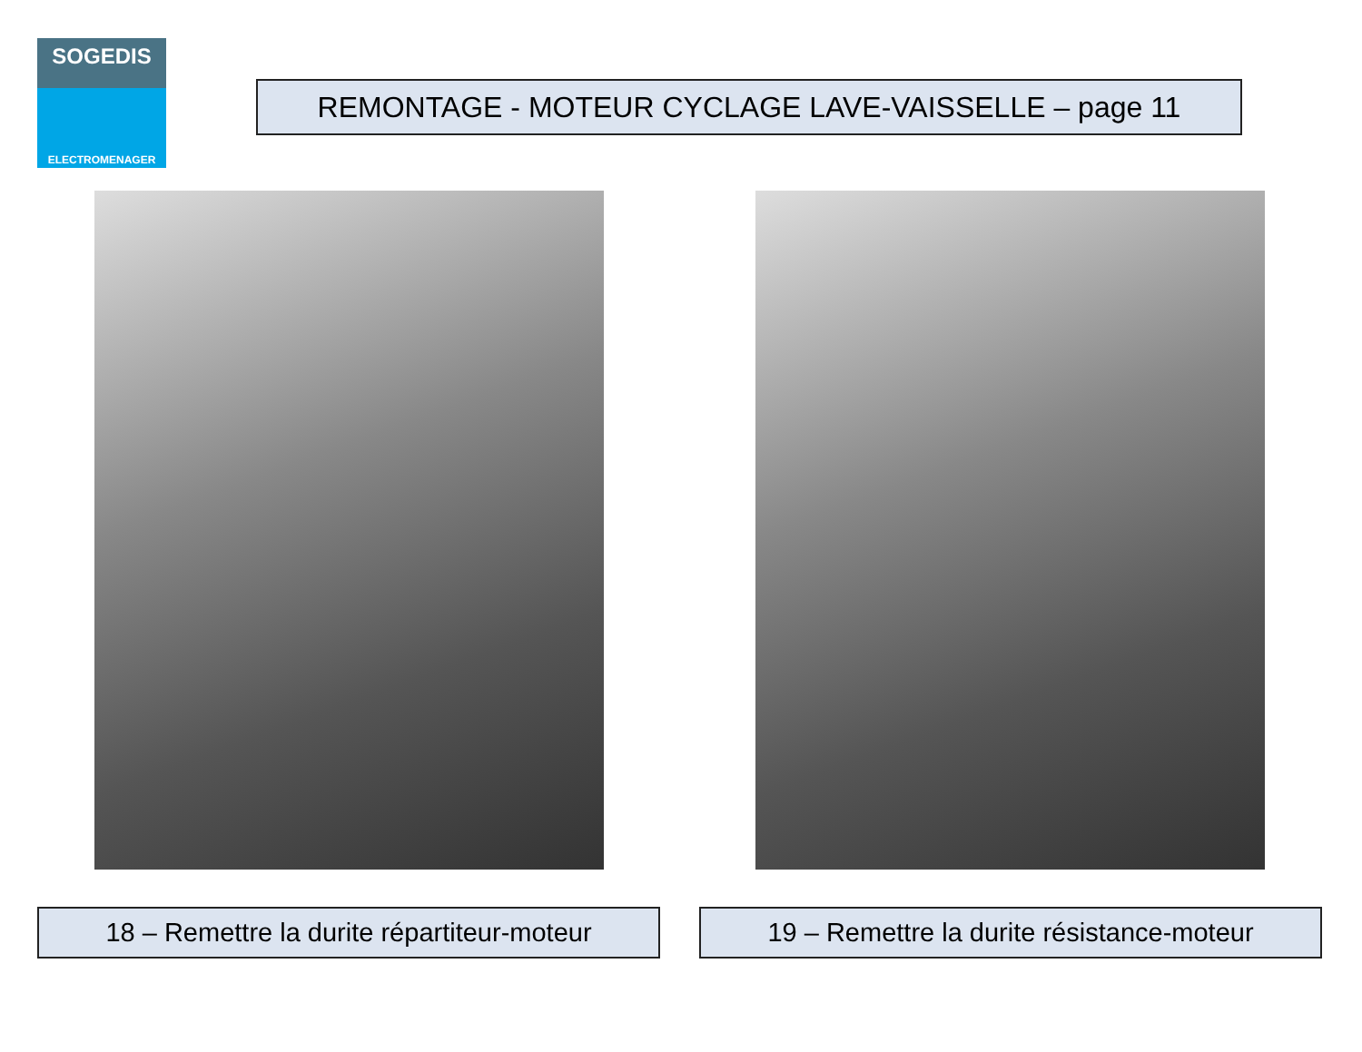SOGEDIS
ELECTROMENAGER
REMONTAGE - MOTEUR CYCLAGE LAVE-VAISSELLE – page 11
18 – Remettre la durite répartiteur-moteur
19 – Remettre la durite résistance-moteur